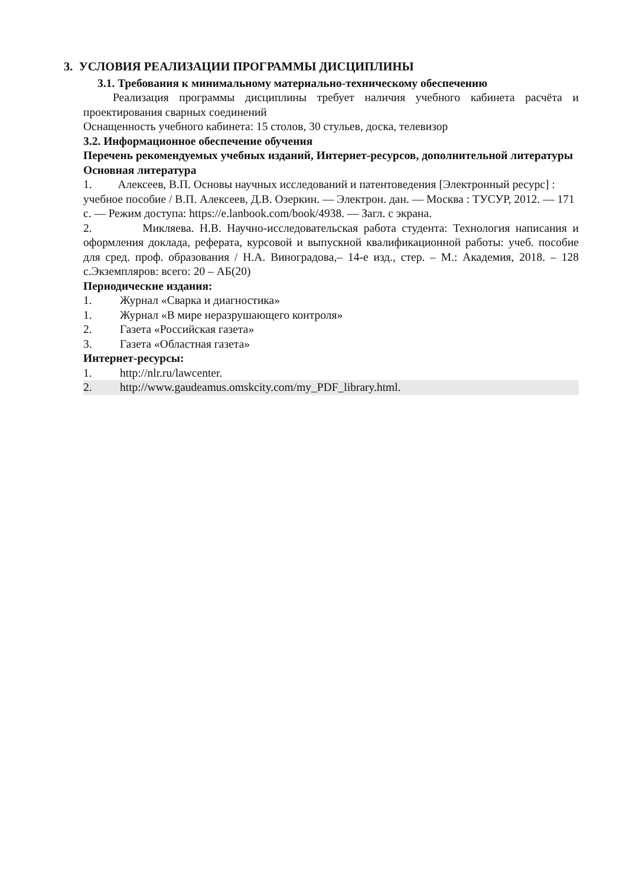3. УСЛОВИЯ РЕАЛИЗАЦИИ ПРОГРАММЫ ДИСЦИПЛИНЫ
3.1. Требования к минимальному материально-техническому обеспечению
Реализация программы дисциплины требует наличия учебного кабинета расчёта и проектирования сварных соединений
Оснащенность учебного кабинета: 15 столов, 30 стульев, доска, телевизор
3.2. Информационное обеспечение обучения
Перечень рекомендуемых учебных изданий, Интернет-ресурсов, дополнительной литературы
Основная литература
1. Алексеев, В.П. Основы научных исследований и патентоведения [Электронный ресурс] : учебное пособие / В.П. Алексеев, Д.В. Озеркин. — Электрон. дан. — Москва : ТУСУР, 2012. — 171 с. — Режим доступа: https://e.lanbook.com/book/4938. — Загл. с экрана.
2. Микляева. Н.В. Научно-исследовательская работа студента: Технология написания и оформления доклада, реферата, курсовой и выпускной квалификационной работы: учеб. пособие для сред. проф. образования / Н.А. Виноградова,– 14-е изд., стер. – М.: Академия, 2018. – 128 с.Экземпляров: всего: 20 – АБ(20)
Периодические издания:
1. Журнал «Сварка и диагностика»
1. Журнал «В мире неразрушающего контроля»
2. Газета «Российская газета»
3. Газета «Областная газета»
Интернет-ресурсы:
1. http://nlr.ru/lawcenter.
2. http://www.gaudeamus.omskcity.com/my_PDF_library.html.